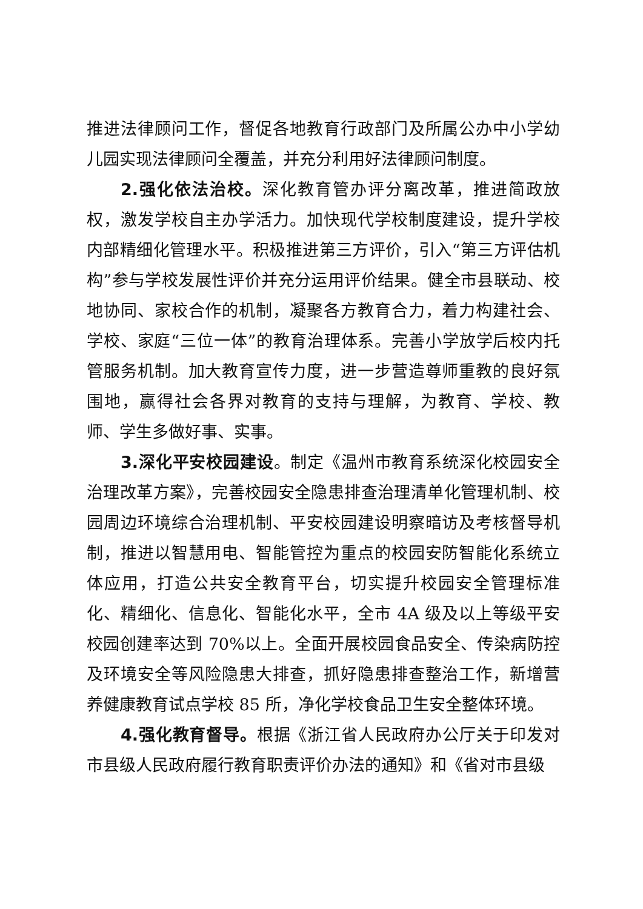推进法律顾问工作，督促各地教育行政部门及所属公办中小学幼儿园实现法律顾问全覆盖，并充分利用好法律顾问制度。
2.强化依法治校。深化教育管办评分离改革，推进简政放权，激发学校自主办学活力。加快现代学校制度建设，提升学校内部精细化管理水平。积极推进第三方评价，引入“第三方评估机构”参与学校发展性评价并充分运用评价结果。健全市县联动、校地协同、家校合作的机制，凝聚各方教育合力，着力构建社会、学校、家庭“三位一体”的教育治理体系。完善小学放学后校内托管服务机制。加大教育宣传力度，进一步营造尊师重教的良好氛围地，赢得社会各界对教育的支持与理解，为教育、学校、教师、学生多做好事、实事。
3.深化平安校园建设。制定《温州市教育系统深化校园安全治理改革方案》，完善校园安全隐患排查治理清单化管理机制、校园周边环境综合治理机制、平安校园建设明察暗访及考核督导机制，推进以智慧用电、智能管控为重点的校园安防智能化系统立体应用，打造公共安全教育平台，切实提升校园安全管理标准化、精细化、信息化、智能化水平，全市 4A 级及以上等级平安校园创建率达到 70%以上。全面开展校园食品安全、传染病防控及环境安全等风险隐患大排查，抓好隐患排查整治工作，新增营养健康教育试点学校 85 所，净化学校食品卫生安全整体环境。
4.强化教育督导。根据《浙江省人民政府办公厅关于印发对市县级人民政府履行教育职责评价办法的通知》和《省对市县级